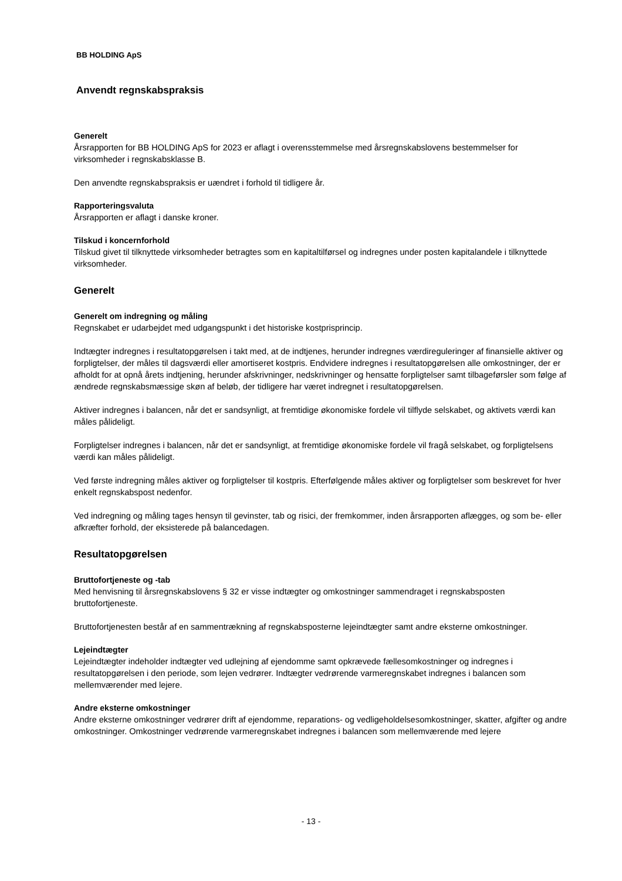BB HOLDING ApS
Anvendt regnskabspraksis
Generelt
Årsrapporten for BB HOLDING ApS for 2023 er aflagt i overensstemmelse med årsregnskabslovens bestemmelser for virksomheder i regnskabsklasse B.
Den anvendte regnskabspraksis er uændret i forhold til tidligere år.
Rapporteringsvaluta
Årsrapporten er aflagt i danske kroner.
Tilskud i koncernforhold
Tilskud givet til tilknyttede virksomheder betragtes som en kapitaltilførsel og indregnes under posten kapitalandele i tilknyttede virksomheder.
Generelt
Generelt om indregning og måling
Regnskabet er udarbejdet med udgangspunkt i det historiske kostprisprincip.
Indtægter indregnes i resultatopgørelsen i takt med, at de indtjenes, herunder indregnes værdireguleringer af finansielle aktiver og forpligtelser, der måles til dagsværdi eller amortiseret kostpris. Endvidere indregnes i resultatopgørelsen alle omkostninger, der er afholdt for at opnå årets indtjening, herunder afskrivninger, nedskrivninger og hensatte forpligtelser samt tilbageførsler som følge af ændrede regnskabsmæssige skøn af beløb, der tidligere har været indregnet i resultatopgørelsen.
Aktiver indregnes i balancen, når det er sandsynligt, at fremtidige økonomiske fordele vil tilflyde selskabet, og aktivets værdi kan måles pålideligt.
Forpligtelser indregnes i balancen, når det er sandsynligt, at fremtidige økonomiske fordele vil fragå selskabet, og forpligtelsens værdi kan måles pålideligt.
Ved første indregning måles aktiver og forpligtelser til kostpris. Efterfølgende måles aktiver og forpligtelser som beskrevet for hver enkelt regnskabspost nedenfor.
Ved indregning og måling tages hensyn til gevinster, tab og risici, der fremkommer, inden årsrapporten aflægges, og som be- eller afkræfter forhold, der eksisterede på balancedagen.
Resultatopgørelsen
Bruttofortjeneste og -tab
Med henvisning til årsregnskabslovens § 32 er visse indtægter og omkostninger sammendraget i regnskabsposten bruttofortjeneste.
Bruttofortjenesten består af en sammentrækning af regnskabsposterne lejeindtægter samt andre eksterne omkostninger.
Lejeindtægter
Lejeindtægter indeholder indtægter ved udlejning af ejendomme samt opkrævede fællesomkostninger og indregnes i resultatopgørelsen i den periode, som lejen vedrører. Indtægter vedrørende varmeregnskabet indregnes i balancen som mellemværender med lejere.
Andre eksterne omkostninger
Andre eksterne omkostninger vedrører drift af ejendomme, reparations- og vedligeholdelsesomkostninger, skatter, afgifter og andre omkostninger. Omkostninger vedrørende varmeregnskabet indregnes i balancen som mellemværende med lejere
- 13 -